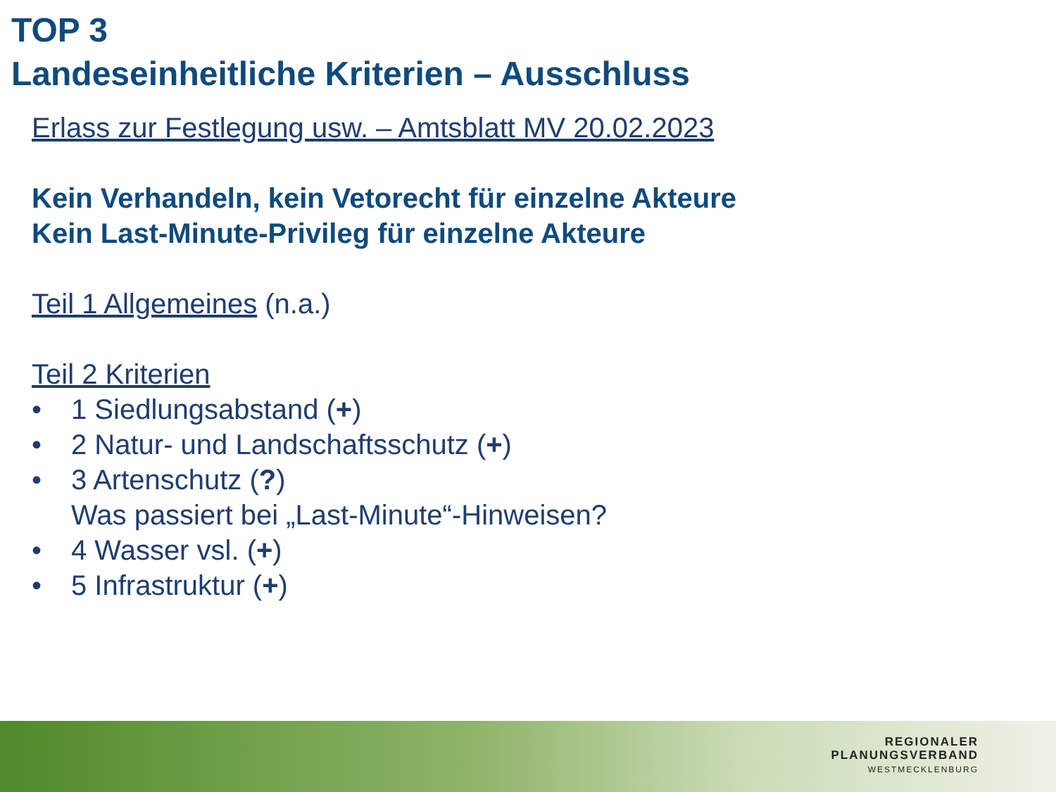TOP 3
Landeseinheitliche Kriterien – Ausschluss
Erlass zur Festlegung usw. – Amtsblatt MV 20.02.2023
Kein Verhandeln, kein Vetorecht für einzelne Akteure
Kein Last-Minute-Privileg für einzelne Akteure
Teil 1 Allgemeines (n.a.)
Teil 2 Kriterien
• 1 Siedlungsabstand (+)
• 2 Natur- und Landschaftsschutz (+)
• 3 Artenschutz (?)
Was passiert bei „Last-Minute“-Hinweisen?
• 4 Wasser vsl. (+)
• 5 Infrastruktur (+)
REGIONALER
PLANUNGSVERBAND
WESTMECKLENBURG